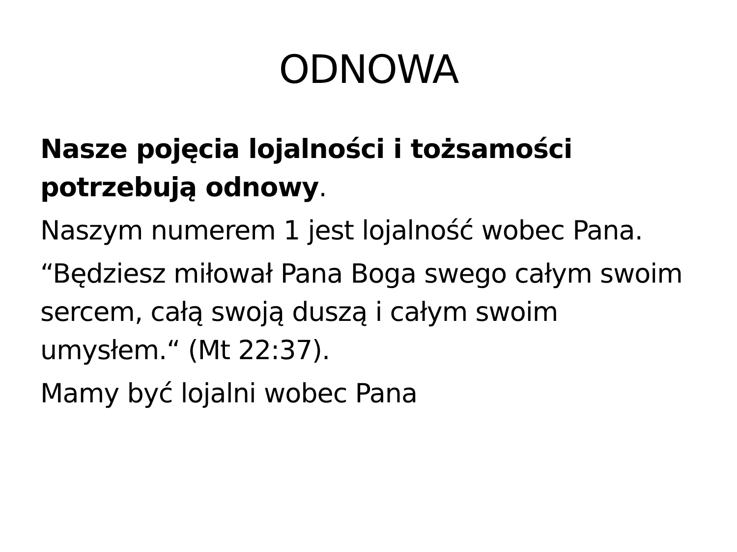ODNOWA
Nasze pojęcia lojalności i tożsamości potrzebują odnowy.
Naszym numerem 1 jest lojalność wobec Pana.
“Będziesz miłował Pana Boga swego całym swoim sercem, całą swoją duszą i całym swoim umysłem.“ (Mt 22:37).
Mamy być lojalni wobec Pana